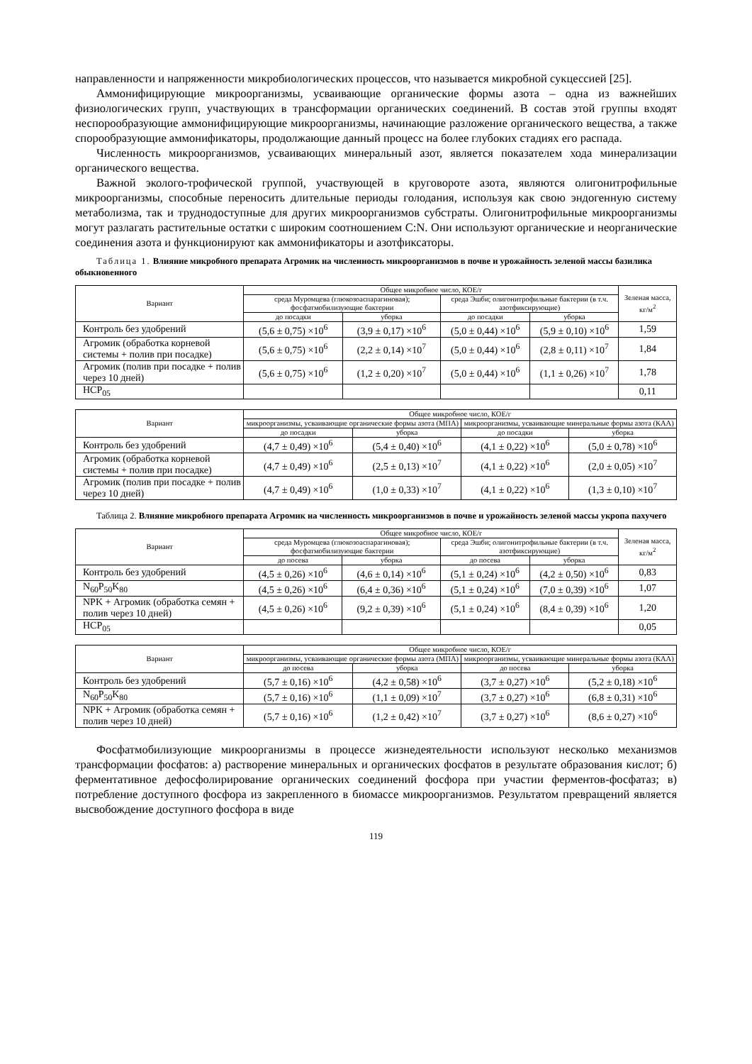направленности и напряженности микробиологических процессов, что называется микробной сукцессией [25].
Аммонифицирующие микроорганизмы, усваивающие органические формы азота – одна из важнейших физиологических групп, участвующих в трансформации органических соединений. В состав этой группы входят неспорообразующие аммонифицирующие микроорганизмы, начинающие разложение органического вещества, а также спорообразующие аммонификаторы, продолжающие данный процесс на более глубоких стадиях его распада.
Численность микроорганизмов, усваивающих минеральный азот, является показателем хода минерализации органического вещества.
Важной эколого-трофической группой, участвующей в круговороте азота, являются олигонитрофильные микроорганизмы, способные переносить длительные периоды голодания, используя как свою эндогенную систему метаболизма, так и труднодоступные для других микроорганизмов субстраты. Олигонитрофильные микроорганизмы могут разлагать растительные остатки с широким соотношением C:N. Они используют органические и неорганические соединения азота и функционируют как аммонификаторы и азотфиксаторы.
Таблица 1. Влияние микробного препарата Агромик на численность микроорганизмов в почве и урожайность зеленой массы базилика обыкновенного
| Вариант | Общее микробное число, КОЕ/г | | | | Зеленая масса, кг/м<sup>2</sup> |
| --- | --- | --- | --- | --- | --- |
| | среда Муромцева (глюкозоаспарагиновая); фосфатмобилизующие бактерии | | среда Эшби; олигонитрофильные бактерии (в т.ч. азотфиксирующие) | | |
| | до посадки | уборка | до посадки | уборка | |
| Контроль без удобрений | (5,6 ± 0,75) ×10<sup>6</sup> | (3,9 ± 0,17) ×10<sup>6</sup> | (5,0 ± 0,44) ×10<sup>6</sup> | (5,9 ± 0,10) ×10<sup>6</sup> | 1,59 |
| Агромик (обработка корневой системы + полив при посадке) | (5,6 ± 0,75) ×10<sup>6</sup> | (2,2 ± 0,14) ×10<sup>7</sup> | (5,0 ± 0,44) ×10<sup>6</sup> | (2,8 ± 0,11) ×10<sup>7</sup> | 1,84 |
| Агромик (полив при посадке + полив через 10 дней) | (5,6 ± 0,75) ×10<sup>6</sup> | (1,2 ± 0,20) ×10<sup>7</sup> | (5,0 ± 0,44) ×10<sup>6</sup> | (1,1 ± 0,26) ×10<sup>7</sup> | 1,78 |
| НСР<sub>05</sub> | | | | | 0,11 |
| Вариант | Общее микробное число, КОЕ/г | | | |
| --- | --- | --- | --- | --- |
| | микроорганизмы, усваивающие органические формы азота (МПА) | | микроорганизмы, усваивающие минеральные формы азота (КАА) | |
| | до посадки | уборка | до посадки | уборка |
| Контроль без удобрений | (4,7 ± 0,49) ×10<sup>6</sup> | (5,4 ± 0,40) ×10<sup>6</sup> | (4,1 ± 0,22) ×10<sup>6</sup> | (5,0 ± 0,78) ×10<sup>6</sup> |
| Агромик (обработка корневой системы + полив при посадке) | (4,7 ± 0,49) ×10<sup>6</sup> | (2,5 ± 0,13) ×10<sup>7</sup> | (4,1 ± 0,22) ×10<sup>6</sup> | (2,0 ± 0,05) ×10<sup>7</sup> |
| Агромик (полив при посадке + полив через 10 дней) | (4,7 ± 0,49) ×10<sup>6</sup> | (1,0 ± 0,33) ×10<sup>7</sup> | (4,1 ± 0,22) ×10<sup>6</sup> | (1,3 ± 0,10) ×10<sup>7</sup> |
Таблица 2. Влияние микробного препарата Агромик на численность микроорганизмов в почве и урожайность зеленой массы укропа пахучего
| Вариант | Общее микробное число, КОЕ/г | | | | Зеленая масса, кг/м<sup>2</sup> |
| --- | --- | --- | --- | --- | --- |
| | среда Муромцева (глюкозоаспарагиновая); фосфатмобилизующие бактерии | | среда Эшби; олигонитрофильные бактерии (в т.ч. азотфиксирующие) | | |
| | до посева | уборка | до посева | уборка | |
| Контроль без удобрений | (4,5 ± 0,26) ×10<sup>6</sup> | (4,6 ± 0,14) ×10<sup>6</sup> | (5,1 ± 0,24) ×10<sup>6</sup> | (4,2 ± 0,50) ×10<sup>6</sup> | 0,83 |
| N<sub>60</sub>P<sub>50</sub>K<sub>80</sub> | (4,5 ± 0,26) ×10<sup>6</sup> | (6,4 ± 0,36) ×10<sup>6</sup> | (5,1 ± 0,24) ×10<sup>6</sup> | (7,0 ± 0,39) ×10<sup>6</sup> | 1,07 |
| NPK + Агромик (обработка семян + полив через 10 дней) | (4,5 ± 0,26) ×10<sup>6</sup> | (9,2 ± 0,39) ×10<sup>6</sup> | (5,1 ± 0,24) ×10<sup>6</sup> | (8,4 ± 0,39) ×10<sup>6</sup> | 1,20 |
| НСР<sub>05</sub> | | | | | 0,05 |
| Вариант | Общее микробное число, КОЕ/г | | | |
| --- | --- | --- | --- | --- |
| | микроорганизмы, усваивающие органические формы азота (МПА) | | микроорганизмы, усваивающие минеральные формы азота (КАА) | |
| | до посева | уборка | до посева | уборка |
| Контроль без удобрений | (5,7 ± 0,16) ×10<sup>6</sup> | (4,2 ± 0,58) ×10<sup>6</sup> | (3,7 ± 0,27) ×10<sup>6</sup> | (5,2 ± 0,18) ×10<sup>6</sup> |
| N<sub>60</sub>P<sub>50</sub>K<sub>80</sub> | (5,7 ± 0,16) ×10<sup>6</sup> | (1,1 ± 0,09) ×10<sup>7</sup> | (3,7 ± 0,27) ×10<sup>6</sup> | (6,8 ± 0,31) ×10<sup>6</sup> |
| NPK + Агромик (обработка семян + полив через 10 дней) | (5,7 ± 0,16) ×10<sup>6</sup> | (1,2 ± 0,42) ×10<sup>7</sup> | (3,7 ± 0,27) ×10<sup>6</sup> | (8,6 ± 0,27) ×10<sup>6</sup> |
Фосфатмобилизующие микроорганизмы в процессе жизнедеятельности используют несколько механизмов трансформации фосфатов: а) растворение минеральных и органических фосфатов в результате образования кислот; б) ферментативное дефосфолирирование органических соединений фосфора при участии ферментов-фосфатаз; в) потребление доступного фосфора из закрепленного в биомассе микроорганизмов. Результатом превращений является высвобождение доступного фосфора в виде
119